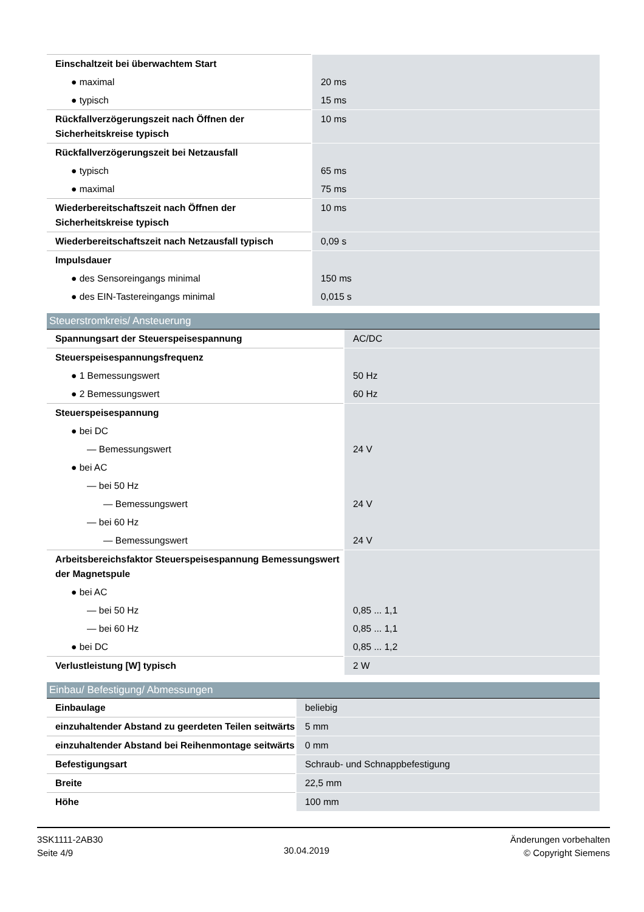| Einschaltzeit bei überwachtem Start | |
| ● maximal | 20 ms |
| ● typisch | 15 ms |
| Rückfallverzögerungszeit nach Öffnen der Sicherheitskreise typisch | 10 ms |
| Rückfallverzögerungszeit bei Netzausfall | |
| ● typisch | 65 ms |
| ● maximal | 75 ms |
| Wiederbereitschaftszeit nach Öffnen der Sicherheitskreise typisch | 10 ms |
| Wiederbereitschaftszeit nach Netzausfall typisch | 0,09 s |
| Impulsdauer | |
| ● des Sensoreingangs minimal | 150 ms |
| ● des EIN-Tastereingangs minimal | 0,015 s |
Steuerstromkreis/ Ansteuerung
| Spannungsart der Steuerspeisespannung | AC/DC |
| Steuerspeisespannungsfrequenz | |
| ● 1 Bemessungswert | 50 Hz |
| ● 2 Bemessungswert | 60 Hz |
| Steuerspeisespannung | |
| ● bei DC | |
| — Bemessungswert | 24 V |
| ● bei AC | |
| — bei 50 Hz | |
| — Bemessungswert | 24 V |
| — bei 60 Hz | |
| — Bemessungswert | 24 V |
| Arbeitsbereichsfaktor Steuerspeisespannung Bemessungswert der Magnetspule | |
| ● bei AC | |
| — bei 50 Hz | 0,85 ... 1,1 |
| — bei 60 Hz | 0,85 ... 1,1 |
| ● bei DC | 0,85 ... 1,2 |
| Verlustleistung [W] typisch | 2 W |
Einbau/ Befestigung/ Abmessungen
| Einbaulage | beliebig |
| einzuhaltender Abstand zu geerdeten Teilen seitwärts | 5 mm |
| einzuhaltender Abstand bei Reihenmontage seitwärts | 0 mm |
| Befestigungsart | Schraub- und Schnappbefestigung |
| Breite | 22,5 mm |
| Höhe | 100 mm |
3SK1111-2AB30
Seite 4/9
30.04.2019
Änderungen vorbehalten
© Copyright Siemens